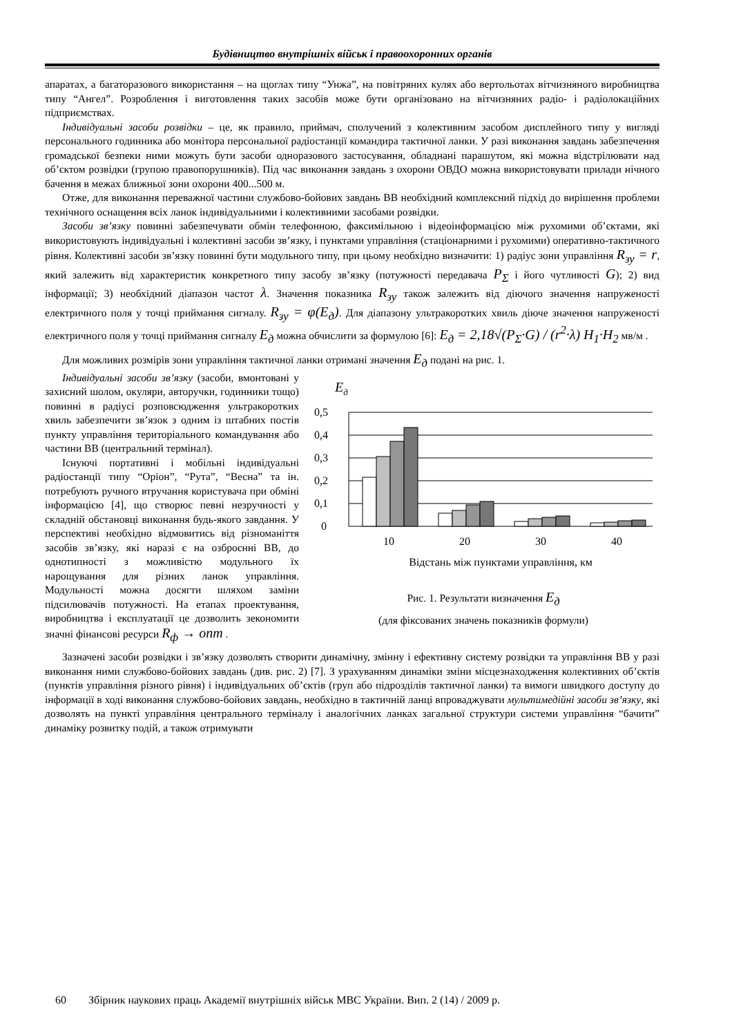Будівництво внутрішніх військ і правоохоронних органів
апаратах, а багаторазового використання – на щоглах типу “Унжа”, на повітряних кулях або вертольотах вітчизняного виробництва типу “Ангел”. Розроблення і виготовлення таких засобів може бути організовано на вітчизняних радіо- і радіолокаційних підприємствах.
Індивідуальні засоби розвідки – це, як правило, приймач, сполучений з колективним засобом дисплейного типу у вигляді персонального годинника або монітора персональної радіостанції командира тактичної ланки. У разі виконання завдань забезпечення громадської безпеки ними можуть бути засоби одноразового застосування, обладнані парашутом, які можна відстрілювати над об’єктом розвідки (групою правопорушників). Під час виконання завдань з охорони ОВДО можна використовувати прилади нічного бачення в межах ближньої зони охорони 400...500 м.
Отже, для виконання переважної частини службово-бойових завдань ВВ необхідний комплексний підхід до вирішення проблеми технічного оснащення всіх ланок індивідуальними і колективними засобами розвідки.
Засоби зв’язку повинні забезпечувати обмін телефонною, факсимільною і відеоінформацією між рухомими об’єктами, які використовують індивідуальні і колективні засоби зв’язку, і пунктами управління (стаціонарними і рухомими) оперативно-тактичного рівня. Колективні засоби зв’язку повинні бути модульного типу, при цьому необхідно визначити: 1) радіус зони управління R<sub>зу</sub> = r, який залежить від характеристик конкретного типу засобу зв’язку (потужності передавача P<sub>Σ</sub> і його чутливості G); 2) вид інформації; 3) необхідний діапазон частот λ. Значення показника R<sub>зу</sub> також залежить від діючого значення напруженості електричного поля у точці приймання сигналу. R<sub>зу</sub> = φ(E<sub>д</sub>). Для діапазону ультракоротких хвиль діюче значення напруженості електричного поля у точці приймання сигналу E<sub>д</sub> можна обчислити за формулою [6]: E<sub>д</sub> = 2,18√(P<sub>Σ</sub>·G) / (r<sup>2</sup>·λ) H<sub>1</sub>·H<sub>2</sub> мв/м .
Для можливих розмірів зони управління тактичної ланки отримані значення E<sub>д</sub> подані на рис. 1.
Eд
0,5
0,4
0,3
0,2
0,1
0
10
20
30
40
Відстань між пунктами управління, км
Рис. 1. Результати визначення E<sub>д</sub>
(для фіксованих значень показників формули)
Індивідуальні засоби зв’язку (засоби, вмонтовані у захисний шолом, окуляри, авторучки, годинники тощо) повинні в радіусі розповсюдження ультракоротких хвиль забезпечити зв’язок з одним із штабних постів пункту управління територіального командування або частини ВВ (центральний термінал).
Існуючі портативні і мобільні індивідуальні радіостанції типу “Оріон”, “Рута”, “Весна” та ін. потребують ручного втручання користувача при обміні інформацією [4], що створює певні незручності у складній обстановці виконання будь-якого завдання. У перспективі необхідно відмовитись від різноманіття засобів зв’язку, які наразі є на озброєнні ВВ, до однотипності з можливістю модульного їх нарощування для різних ланок управління. Модульності можна досягти шляхом заміни підсилювачів потужності. На етапах проектування, виробництва і експлуатації це дозволить зекономити значні фінансові ресурси R<sub>ф</sub> → опт .
Зазначені засоби розвідки і зв’язку дозволять створити динамічну, змінну і ефективну систему розвідки та управління ВВ у разі виконання ними службово-бойових завдань (див. рис. 2) [7]. З урахуванням динаміки зміни місцезнаходження колективних об’єктів (пунктів управління різного рівня) і індивідуальних об’єктів (груп або підрозділів тактичної ланки) та вимоги швидкого доступу до інформації в ході виконання службово-бойових завдань, необхідно в тактичній ланці впроваджувати мультимедійні засоби зв’язку, які дозволять на пункті управління центрального терміналу і аналогічних ланках загальної структури системи управління “бачити” динаміку розвитку подій, а також отримувати
60 Збірник наукових праць Академії внутрішніх військ МВС України. Вип. 2 (14) / 2009 р.